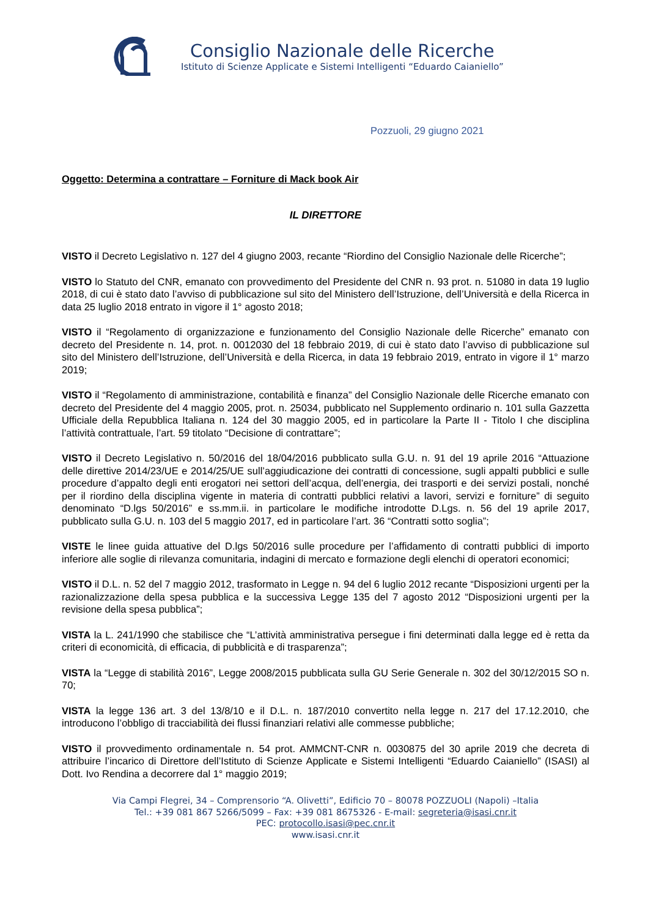Consiglio Nazionale delle Ricerche
Istituto di Scienze Applicate e Sistemi Intelligenti “Eduardo Caianiello”
Pozzuoli, 29 giugno 2021
Oggetto: Determina a contrattare – Forniture di Mack book Air
IL DIRETTORE
VISTO il Decreto Legislativo n. 127 del 4 giugno 2003, recante “Riordino del Consiglio Nazionale delle Ricerche”;
VISTO lo Statuto del CNR, emanato con provvedimento del Presidente del CNR n. 93 prot. n. 51080 in data 19 luglio 2018, di cui è stato dato l’avviso di pubblicazione sul sito del Ministero dell’Istruzione, dell’Università e della Ricerca in data 25 luglio 2018 entrato in vigore il 1° agosto 2018;
VISTO il “Regolamento di organizzazione e funzionamento del Consiglio Nazionale delle Ricerche” emanato con decreto del Presidente n. 14, prot. n. 0012030 del 18 febbraio 2019, di cui è stato dato l’avviso di pubblicazione sul sito del Ministero dell’Istruzione, dell’Università e della Ricerca, in data 19 febbraio 2019, entrato in vigore il 1° marzo 2019;
VISTO il “Regolamento di amministrazione, contabilità e finanza” del Consiglio Nazionale delle Ricerche emanato con decreto del Presidente del 4 maggio 2005, prot. n. 25034, pubblicato nel Supplemento ordinario n. 101 sulla Gazzetta Ufficiale della Repubblica Italiana n. 124 del 30 maggio 2005, ed in particolare la Parte II - Titolo I che disciplina l’attività contrattuale, l’art. 59 titolato “Decisione di contrattare”;
VISTO il Decreto Legislativo n. 50/2016 del 18/04/2016 pubblicato sulla G.U. n. 91 del 19 aprile 2016 “Attuazione delle direttive 2014/23/UE e 2014/25/UE sull’aggiudicazione dei contratti di concessione, sugli appalti pubblici e sulle procedure d’appalto degli enti erogatori nei settori dell’acqua, dell’energia, dei trasporti e dei servizi postali, nonché per il riordino della disciplina vigente in materia di contratti pubblici relativi a lavori, servizi e forniture” di seguito denominato “D.lgs 50/2016” e ss.mm.ii. in particolare le modifiche introdotte D.Lgs. n. 56 del 19 aprile 2017, pubblicato sulla G.U. n. 103 del 5 maggio 2017, ed in particolare l’art. 36 “Contratti sotto soglia”;
VISTE le linee guida attuative del D.lgs 50/2016 sulle procedure per l’affidamento di contratti pubblici di importo inferiore alle soglie di rilevanza comunitaria, indagini di mercato e formazione degli elenchi di operatori economici;
VISTO il D.L. n. 52 del 7 maggio 2012, trasformato in Legge n. 94 del 6 luglio 2012 recante “Disposizioni urgenti per la razionalizzazione della spesa pubblica e la successiva Legge 135 del 7 agosto 2012 “Disposizioni urgenti per la revisione della spesa pubblica”;
VISTA la L. 241/1990 che stabilisce che “L’attività amministrativa persegue i fini determinati dalla legge ed è retta da criteri di economicità, di efficacia, di pubblicità e di trasparenza”;
VISTA la “Legge di stabilità 2016”, Legge 2008/2015 pubblicata sulla GU Serie Generale n. 302 del 30/12/2015 SO n. 70;
VISTA la legge 136 art. 3 del 13/8/10 e il D.L. n. 187/2010 convertito nella legge n. 217 del 17.12.2010, che introducono l’obbligo di tracciabilità dei flussi finanziari relativi alle commesse pubbliche;
VISTO il provvedimento ordinamentale n. 54 prot. AMMCNT-CNR n. 0030875 del 30 aprile 2019 che decreta di attribuire l’incarico di Direttore dell’Istituto di Scienze Applicate e Sistemi Intelligenti “Eduardo Caianiello” (ISASI) al Dott. Ivo Rendina a decorrere dal 1° maggio 2019;
Via Campi Flegrei, 34 – Comprensorio “A. Olivetti”, Edificio 70 – 80078 POZZUOLI (Napoli) –Italia
Tel.: +39 081 867 5266/5099 – Fax: +39 081 8675326 - E-mail: segreteria@isasi.cnr.it
PEC: protocollo.isasi@pec.cnr.it
www.isasi.cnr.it